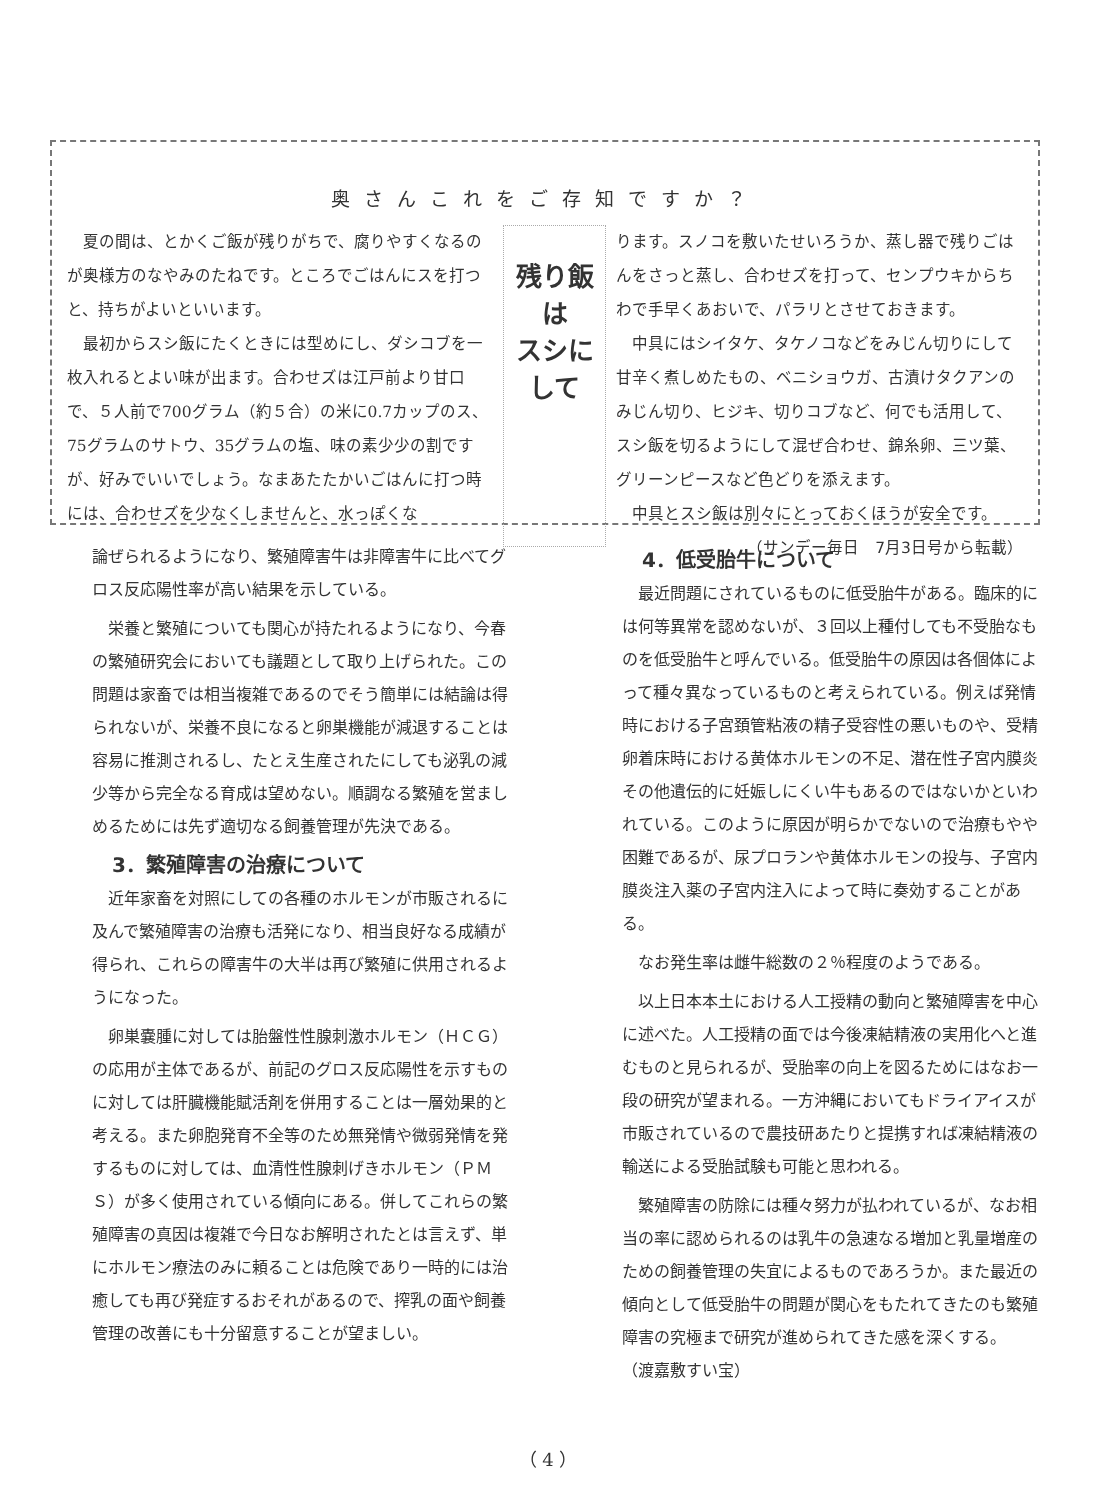奥さんこれをご存知ですか？
　夏の間は、とかくご飯が残りがちで、腐りやすくなるのが奥様方のなやみのたねです。ところでごはんにスを打つと、持ちがよいといいます。
　最初からスシ飯にたくときには型めにし、ダシコブを一枚入れるとよい味が出ます。合わせズは江戸前より甘口で、５人前で700グラム（約５合）の米に0.7カップのス、75グラムのサトウ、35グラムの塩、味の素少少の割ですが、好みでいいでしょう。なまあたたかいごはんに打つ時には、合わせズを少なくしませんと、水っぽくな
残り飯は
スシにして
ります。スノコを敷いたせいろうか、蒸し器で残りごはんをさっと蒸し、合わせズを打って、センプウキからちわで手早くあおいで、パラリとさせておきます。
　中具にはシイタケ、タケノコなどをみじん切りにして甘辛く煮しめたもの、ベニショウガ、古漬けタクアンのみじん切り、ヒジキ、切りコブなど、何でも活用して、スシ飯を切るようにして混ぜ合わせ、錦糸卵、三ツ葉、グリーンピースなど色どりを添えます。
　中具とスシ飯は別々にとっておくほうが安全です。
（サンデー毎日　7月3日号から転載）
論ぜられるようになり、繁殖障害牛は非障害牛に比べてグロス反応陽性率が高い結果を示している。
　栄養と繁殖についても関心が持たれるようになり、今春の繁殖研究会においても議題として取り上げられた。この問題は家畜では相当複雑であるのでそう簡単には結論は得られないが、栄養不良になると卵巣機能が減退することは容易に推測されるし、たとえ生産されたにしても泌乳の減少等から完全なる育成は望めない。順調なる繁殖を営ましめるためには先ず適切なる飼養管理が先決である。
3．繁殖障害の治療について
　近年家畜を対照にしての各種のホルモンが市販されるに及んで繁殖障害の治療も活発になり、相当良好なる成績が得られ、これらの障害牛の大半は再び繁殖に供用されるようになった。
　卵巣嚢腫に対しては胎盤性性腺刺激ホルモン（ＨＣＧ）の応用が主体であるが、前記のグロス反応陽性を示すものに対しては肝臓機能賦活剤を併用することは一層効果的と考える。また卵胞発育不全等のため無発情や微弱発情を発するものに対しては、血清性性腺刺げきホルモン（ＰＭＳ）が多く使用されている傾向にある。併してこれらの繁殖障害の真因は複雑で今日なお解明されたとは言えず、単にホルモン療法のみに頼ることは危険であり一時的には治癒しても再び発症するおそれがあるので、搾乳の面や飼養管理の改善にも十分留意することが望ましい。
4．低受胎牛について
　最近問題にされているものに低受胎牛がある。臨床的には何等異常を認めないが、３回以上種付しても不受胎なものを低受胎牛と呼んでいる。低受胎牛の原因は各個体によって種々異なっているものと考えられている。例えば発情時における子宮頚管粘液の精子受容性の悪いものや、受精卵着床時における黄体ホルモンの不足、潜在性子宮内膜炎その他遺伝的に妊娠しにくい牛もあるのではないかといわれている。このように原因が明らかでないので治療もやや困難であるが、尿プロランや黄体ホルモンの投与、子宮内膜炎注入薬の子宮内注入によって時に奏効することがある。
　なお発生率は雌牛総数の２％程度のようである。
　以上日本本土における人工授精の動向と繁殖障害を中心に述べた。人工授精の面では今後凍結精液の実用化へと進むものと見られるが、受胎率の向上を図るためにはなお一段の研究が望まれる。一方沖縄においてもドライアイスが市販されているので農技研あたりと提携すれば凍結精液の輸送による受胎試験も可能と思われる。
　繁殖障害の防除には種々努力が払われているが、なお相当の率に認められるのは乳牛の急速なる増加と乳量増産のための飼養管理の失宜によるものであろうか。また最近の傾向として低受胎牛の問題が関心をもたれてきたのも繁殖障害の究極まで研究が進められてきた感を深くする。　　　　　（渡嘉敷すい宝）
（ 4 ）